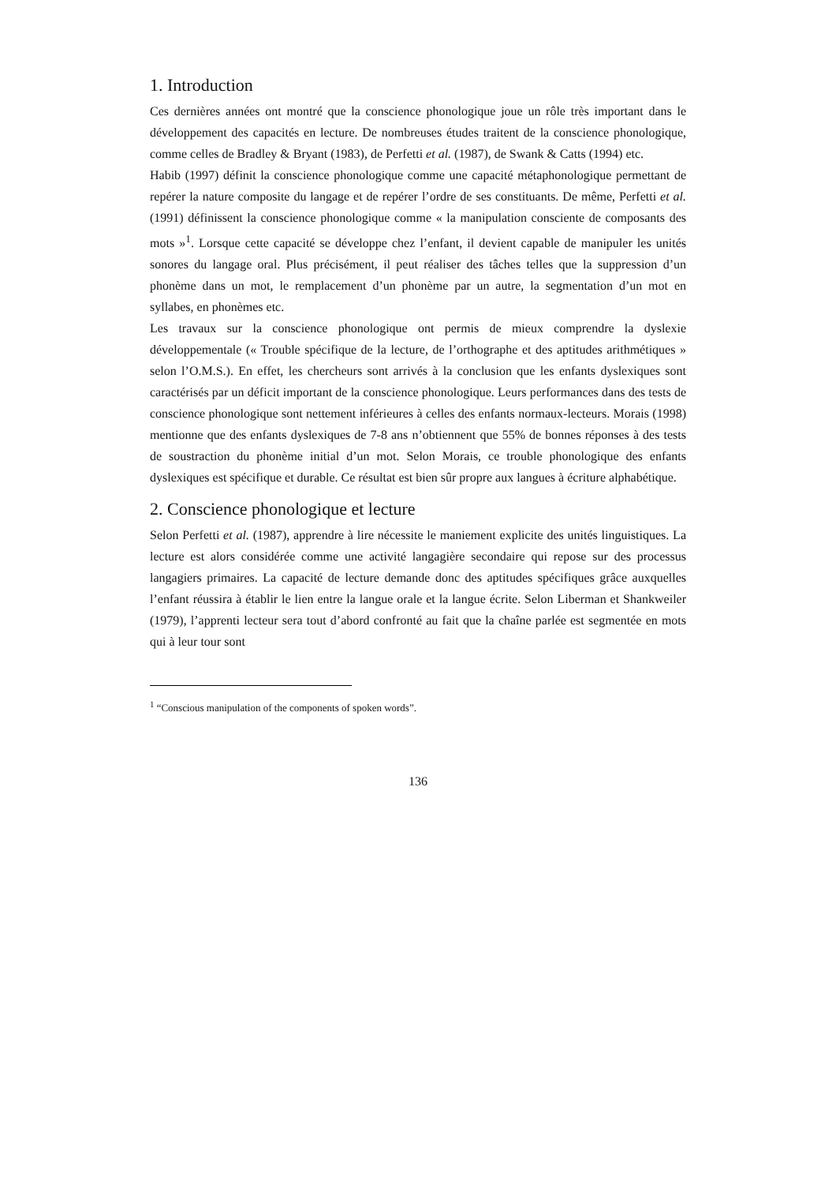1. Introduction
Ces dernières années ont montré que la conscience phonologique joue un rôle très important dans le développement des capacités en lecture. De nombreuses études traitent de la conscience phonologique, comme celles de Bradley & Bryant (1983), de Perfetti et al. (1987), de Swank & Catts (1994) etc.
Habib (1997) définit la conscience phonologique comme une capacité métaphonologique permettant de repérer la nature composite du langage et de repérer l’ordre de ses constituants. De même, Perfetti et al. (1991) définissent la conscience phonologique comme « la manipulation consciente de composants des mots »<sup>1</sup>. Lorsque cette capacité se développe chez l’enfant, il devient capable de manipuler les unités sonores du langage oral. Plus précisément, il peut réaliser des tâches telles que la suppression d’un phonème dans un mot, le remplacement d’un phonème par un autre, la segmentation d’un mot en syllabes, en phonèmes etc.
Les travaux sur la conscience phonologique ont permis de mieux comprendre la dyslexie développementale (« Trouble spécifique de la lecture, de l’orthographe et des aptitudes arithmétiques » selon l’O.M.S.). En effet, les chercheurs sont arrivés à la conclusion que les enfants dyslexiques sont caractérisés par un déficit important de la conscience phonologique. Leurs performances dans des tests de conscience phonologique sont nettement inférieures à celles des enfants normaux-lecteurs. Morais (1998) mentionne que des enfants dyslexiques de 7-8 ans n’obtiennent que 55% de bonnes réponses à des tests de soustraction du phonème initial d’un mot. Selon Morais, ce trouble phonologique des enfants dyslexiques est spécifique et durable. Ce résultat est bien sûr propre aux langues à écriture alphabétique.
2. Conscience phonologique et lecture
Selon Perfetti et al. (1987), apprendre à lire nécessite le maniement explicite des unités linguistiques. La lecture est alors considérée comme une activité langagière secondaire qui repose sur des processus langagiers primaires. La capacité de lecture demande donc des aptitudes spécifiques grâce auxquelles l’enfant réussira à établir le lien entre la langue orale et la langue écrite. Selon Liberman et Shankweiler (1979), l’apprenti lecteur sera tout d’abord confronté au fait que la chaîne parlée est segmentée en mots qui à leur tour sont
<sup>1</sup> “Conscious manipulation of the components of spoken words”.
136